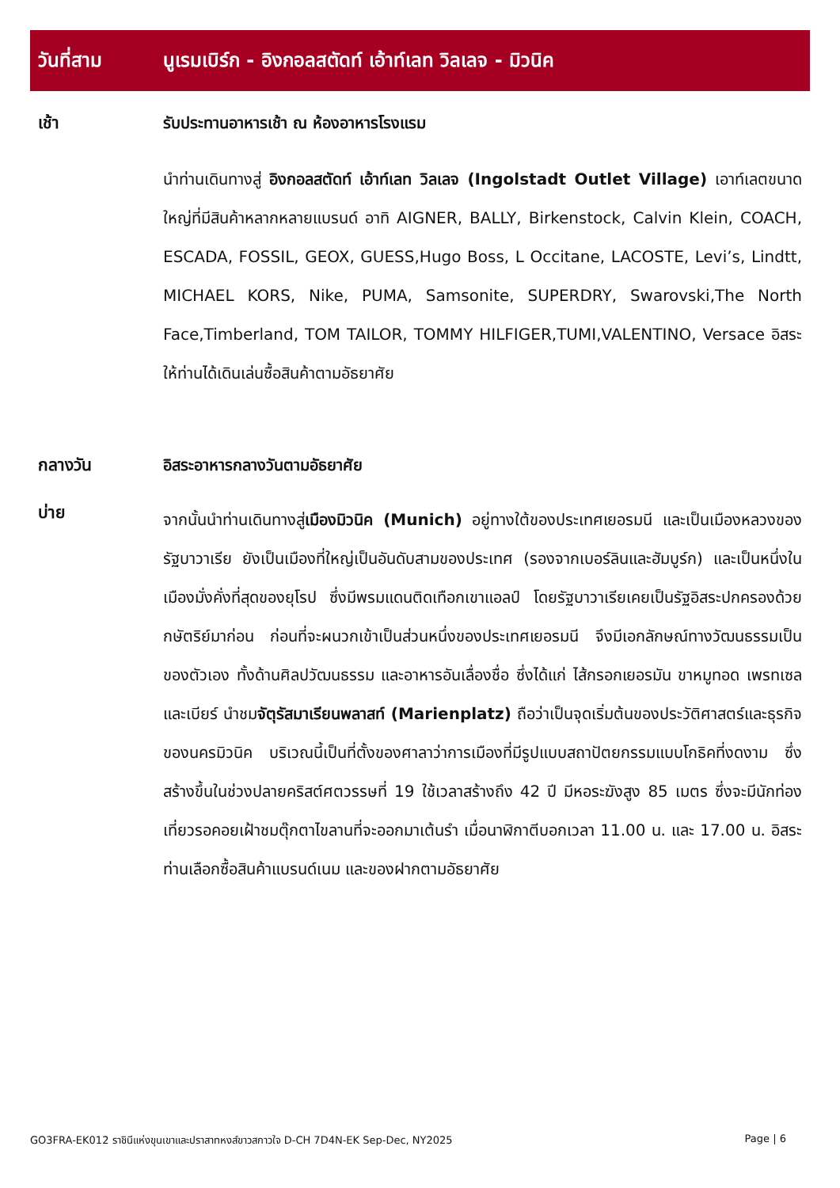วันที่สาม นูเรมเบิร์ก - อิงกอลสตัดท์ เอ้าท์เลท วิลเลจ - มิวนิค
เช้า
รับประทานอาหารเช้า ณ ห้องอาหารโรงแรม
นำท่านเดินทางสู่ อิงกอลสตัดท์ เอ้าท์เลท วิลเลจ (Ingolstadt Outlet Village) เอาท์เลตขนาดใหญ่ที่มีสินค้าหลากหลายแบรนด์ อาทิ AIGNER, BALLY, Birkenstock, Calvin Klein, COACH, ESCADA, FOSSIL, GEOX, GUESS,Hugo Boss, L Occitane, LACOSTE, Levi’s, Lindtt, MICHAEL KORS, Nike, PUMA, Samsonite, SUPERDRY, Swarovski,The North Face,Timberland, TOM TAILOR, TOMMY HILFIGER,TUMI,VALENTINO, Versace อิสระให้ท่านได้เดินเล่นซื้อสินค้าตามอัธยาศัย
กลางวัน
อิสระอาหารกลางวันตามอัธยาศัย
บ่าย
จากนั้นนำท่านเดินทางสู่เมืองมิวนิค (Munich) อยู่ทางใต้ของประเทศเยอรมนี และเป็นเมืองหลวงของรัฐบาวาเรีย ยังเป็นเมืองที่ใหญ่เป็นอันดับสามของประเทศ (รองจากเบอร์ลินและฮัมบูร์ก) และเป็นหนึ่งในเมืองมั่งคั่งที่สุดของยุโรป ซึ่งมีพรมแดนติดเทือกเขาแอลป์ โดยรัฐบาวาเรียเคยเป็นรัฐอิสระปกครองด้วยกษัตริย์มาก่อน ก่อนที่จะผนวกเข้าเป็นส่วนหนึ่งของประเทศเยอรมนี จึงมีเอกลักษณ์ทางวัฒนธรรมเป็นของตัวเอง ทั้งด้านศิลปวัฒนธรรม และอาหารอันเลื่องชื่อ ซึ่งได้แก่ ไส้กรอกเยอรมัน ขาหมูทอด เพรทเซล และเบียร์ นำชมจัตุรัสมาเรียนพลาสท์ (Marienplatz) ถือว่าเป็นจุดเริ่มต้นของประวัติศาสตร์และธุรกิจของนครมิวนิค บริเวณนี้เป็นที่ตั้งของศาลาว่าการเมืองที่มีรูปแบบสถาปัตยกรรมแบบโกธิคที่งดงาม ซึ่งสร้างขึ้นในช่วงปลายคริสต์ศตวรรษที่ 19 ใช้เวลาสร้างถึง 42 ปี มีหอระฆังสูง 85 เมตร ซึ่งจะมีนักท่องเที่ยวรอคอยเฝ้าชมตุ๊กตาไขลานที่จะออกมาเต้นรำ เมื่อนาฬิกาตีบอกเวลา 11.00 น. และ 17.00 น. อิสระท่านเลือกซื้อสินค้าแบรนด์เนม และของฝากตามอัธยาศัย
GO3FRA-EK012 ราชินีแห่งขุนเขาและปราสาทหงส์ขาวสกาวใจ D-CH 7D4N-EK Sep-Dec, NY2025 Page | 6